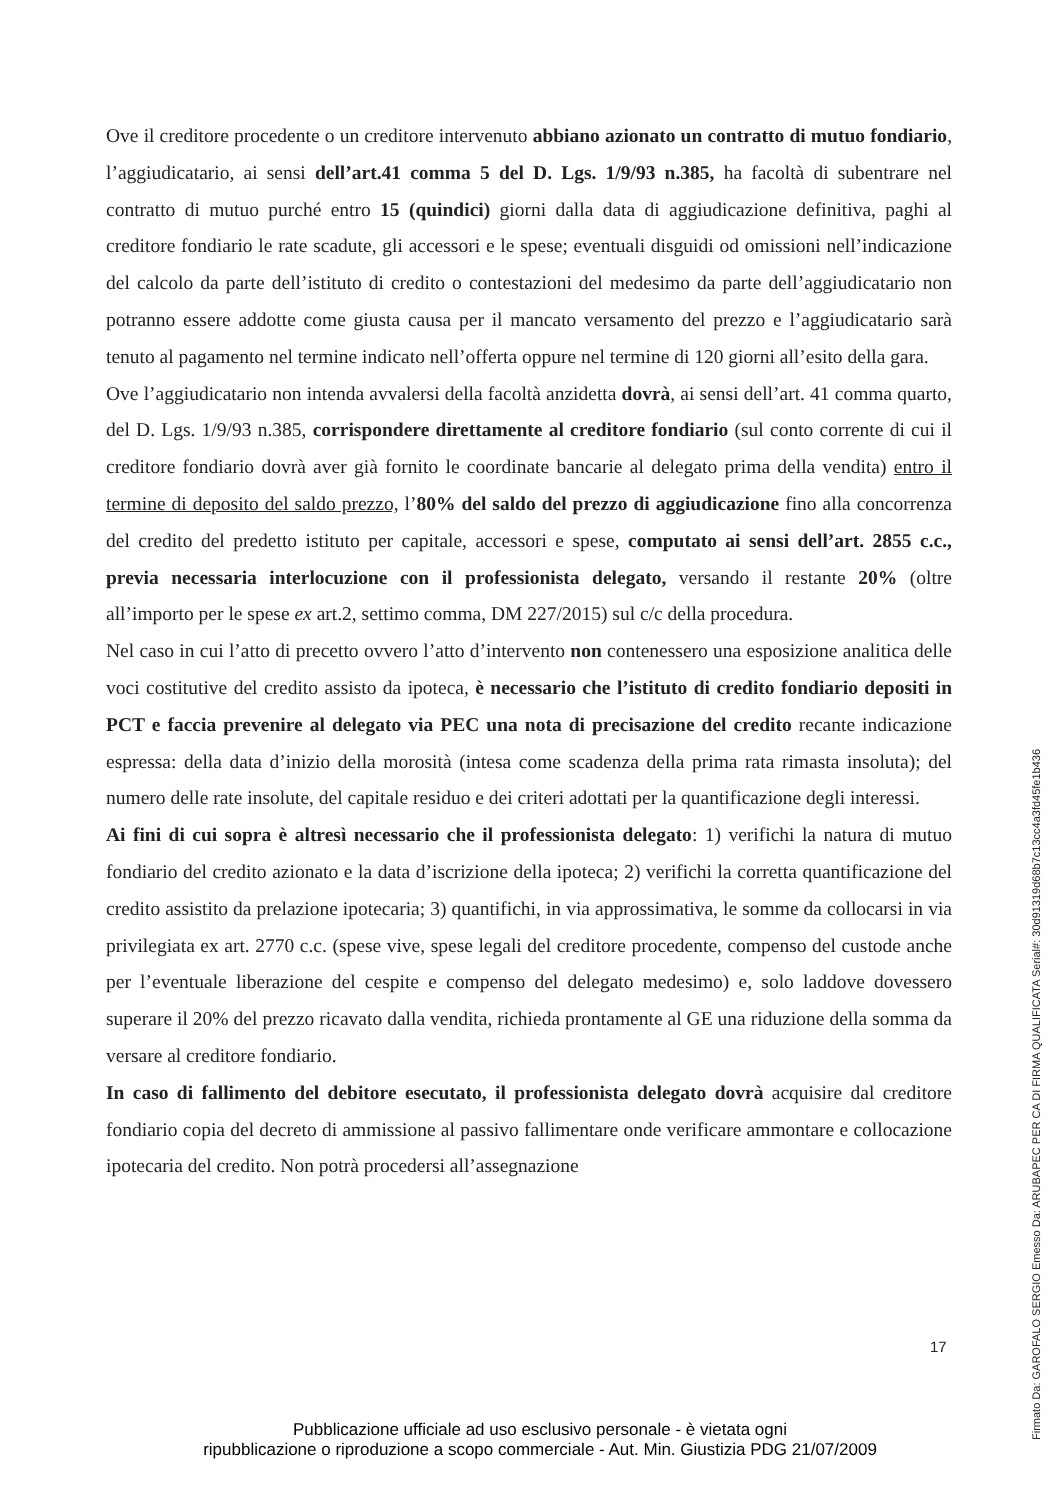Ove il creditore procedente o un creditore intervenuto abbiano azionato un contratto di mutuo fondiario, l’aggiudicatario, ai sensi dell’art.41 comma 5 del D. Lgs. 1/9/93 n.385, ha facoltà di subentrare nel contratto di mutuo purché entro 15 (quindici) giorni dalla data di aggiudicazione definitiva, paghi al creditore fondiario le rate scadute, gli accessori e le spese; eventuali disguidi od omissioni nell’indicazione del calcolo da parte dell’istituto di credito o contestazioni del medesimo da parte dell’aggiudicatario non potranno essere addotte come giusta causa per il mancato versamento del prezzo e l’aggiudicatario sarà tenuto al pagamento nel termine indicato nell’offerta oppure nel termine di 120 giorni all’esito della gara.
Ove l’aggiudicatario non intenda avvalersi della facoltà anzidetta dovrà, ai sensi dell’art. 41 comma quarto, del D. Lgs. 1/9/93 n.385, corrispondere direttamente al creditore fondiario (sul conto corrente di cui il creditore fondiario dovrà aver già fornito le coordinate bancarie al delegato prima della vendita) entro il termine di deposito del saldo prezzo, l’80% del saldo del prezzo di aggiudicazione fino alla concorrenza del credito del predetto istituto per capitale, accessori e spese, computato ai sensi dell’art. 2855 c.c., previa necessaria interlocuzione con il professionista delegato, versando il restante 20% (oltre all’importo per le spese ex art.2, settimo comma, DM 227/2015) sul c/c della procedura.
Nel caso in cui l’atto di precetto ovvero l’atto d’intervento non contenessero una esposizione analitica delle voci costitutive del credito assisto da ipoteca, è necessario che l’istituto di credito fondiario depositi in PCT e faccia prevenire al delegato via PEC una nota di precisazione del credito recante indicazione espressa: della data d’inizio della morosità (intesa come scadenza della prima rata rimasta insoluta); del numero delle rate insolute, del capitale residuo e dei criteri adottati per la quantificazione degli interessi.
Ai fini di cui sopra è altresì necessario che il professionista delegato: 1) verifichi la natura di mutuo fondiario del credito azionato e la data d’iscrizione della ipoteca; 2) verifichi la corretta quantificazione del credito assistito da prelazione ipotecaria; 3) quantifichi, in via approssimativa, le somme da collocarsi in via privilegiata ex art. 2770 c.c. (spese vive, spese legali del creditore procedente, compenso del custode anche per l’eventuale liberazione del cespite e compenso del delegato medesimo) e, solo laddove dovessero superare il 20% del prezzo ricavato dalla vendita, richieda prontamente al GE una riduzione della somma da versare al creditore fondiario.
In caso di fallimento del debitore esecutato, il professionista delegato dovrà acquisire dal creditore fondiario copia del decreto di ammissione al passivo fallimentare onde verificare ammontare e collocazione ipotecaria del credito. Non potrà procedersi all’assegnazione
17
Pubblicazione ufficiale ad uso esclusivo personale - è vietata ogni
ripubblicazione o riproduzione a scopo commerciale - Aut. Min. Giustizia PDG 21/07/2009
Firmato Da: GAROFALO SERGIO Emesso Da: ARUBAPEC PER CA DI FIRMA QUALIFICATA Serial#: 30d91319d68b7c13cc4a3fd45fe1b436